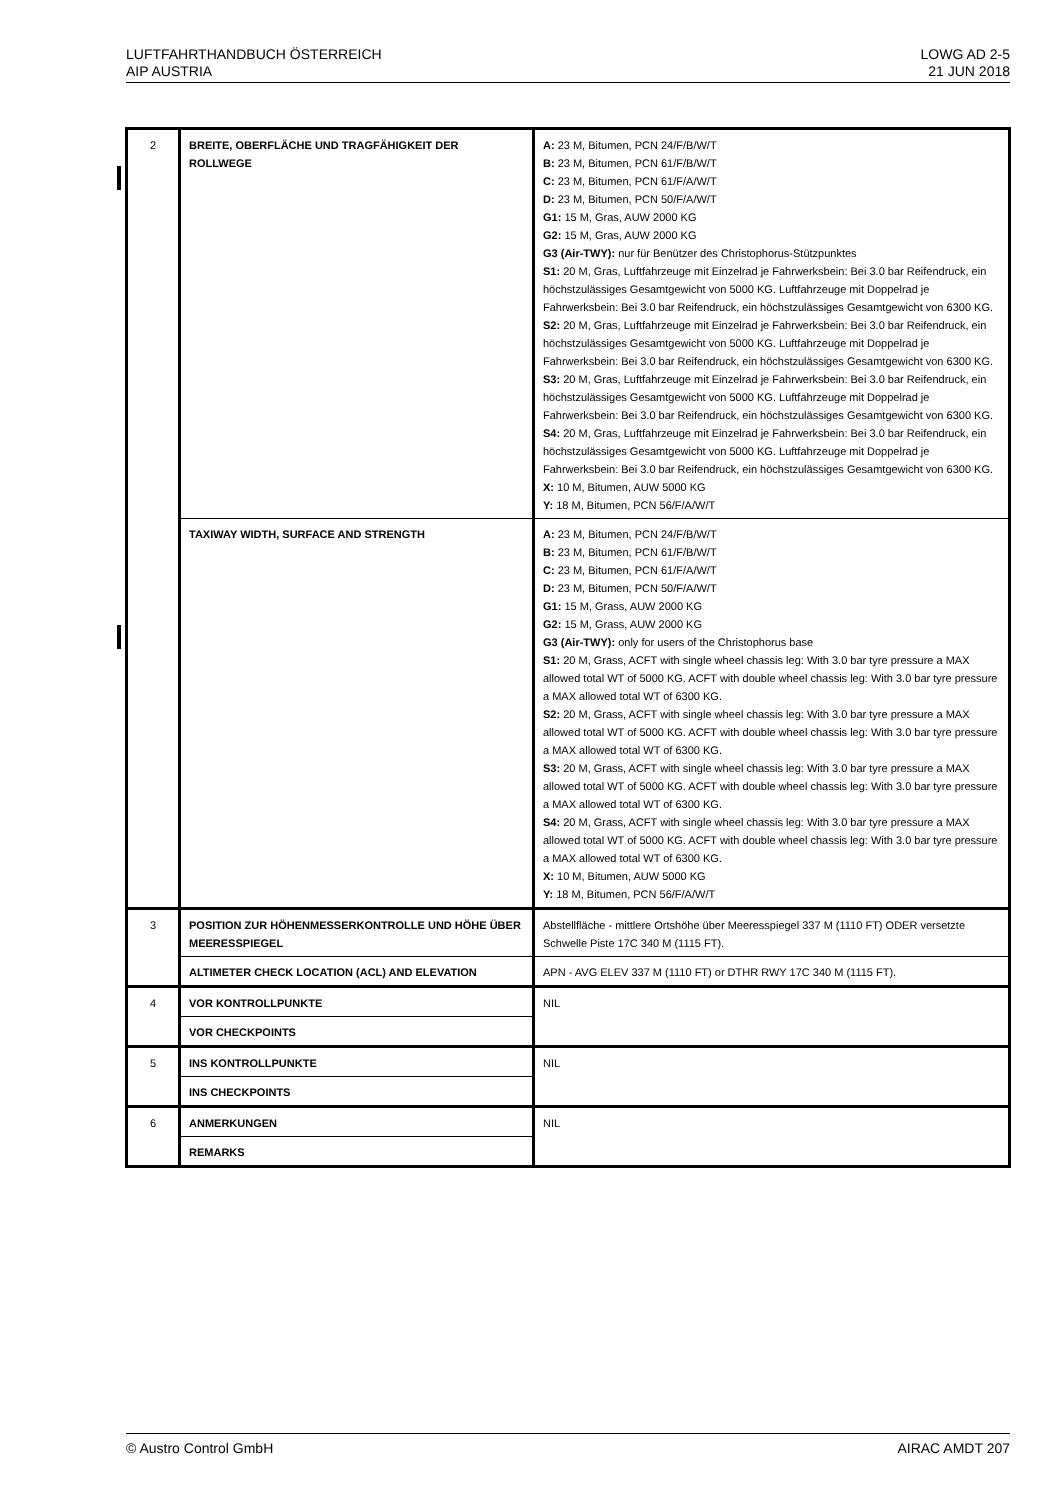LUFTFAHRTHANDBUCH ÖSTERREICH
AIP AUSTRIA
LOWG AD 2-5
21 JUN 2018
| 2 | BREITE, OBERFLÄCHE UND TRAGFÄHIGKEIT DER ROLLWEGE | A: 23 M, Bitumen, PCN 24/F/B/W/T B: 23 M, Bitumen, PCN 61/F/B/W/T C: 23 M, Bitumen, PCN 61/F/A/W/T D: 23 M, Bitumen, PCN 50/F/A/W/T G1: 15 M, Gras, AUW 2000 KG G2: 15 M, Gras, AUW 2000 KG G3 (Air-TWY): nur für Benützer des Christophorus-Stützpunktes S1: 20 M, Gras, Luftfahrzeuge mit Einzelrad je Fahrwerksbein: Bei 3.0 bar Reifendruck, ein höchstzulässiges Gesamtgewicht von 5000 KG. Luftfahrzeuge mit Doppelrad je Fahrwerksbein: Bei 3.0 bar Reifendruck, ein höchstzulässiges Gesamtgewicht von 6300 KG. S2: 20 M, Gras, Luftfahrzeuge mit Einzelrad je Fahrwerksbein: Bei 3.0 bar Reifendruck, ein höchstzulässiges Gesamtgewicht von 5000 KG. Luftfahrzeuge mit Doppelrad je Fahrwerksbein: Bei 3.0 bar Reifendruck, ein höchstzulässiges Gesamtgewicht von 6300 KG. S3: 20 M, Gras, Luftfahrzeuge mit Einzelrad je Fahrwerksbein: Bei 3.0 bar Reifendruck, ein höchstzulässiges Gesamtgewicht von 5000 KG. Luftfahrzeuge mit Doppelrad je Fahrwerksbein: Bei 3.0 bar Reifendruck, ein höchstzulässiges Gesamtgewicht von 6300 KG. S4: 20 M, Gras, Luftfahrzeuge mit Einzelrad je Fahrwerksbein: Bei 3.0 bar Reifendruck, ein höchstzulässiges Gesamtgewicht von 5000 KG. Luftfahrzeuge mit Doppelrad je Fahrwerksbein: Bei 3.0 bar Reifendruck, ein höchstzulässiges Gesamtgewicht von 6300 KG. X: 10 M, Bitumen, AUW 5000 KG Y: 18 M, Bitumen, PCN 56/F/A/W/T |
| | TAXIWAY WIDTH, SURFACE AND STRENGTH | A: 23 M, Bitumen, PCN 24/F/B/W/T B: 23 M, Bitumen, PCN 61/F/B/W/T C: 23 M, Bitumen, PCN 61/F/A/W/T D: 23 M, Bitumen, PCN 50/F/A/W/T G1: 15 M, Grass, AUW 2000 KG G2: 15 M, Grass, AUW 2000 KG G3 (Air-TWY): only for users of the Christophorus base S1: 20 M, Grass, ACFT with single wheel chassis leg: With 3.0 bar tyre pressure a MAX allowed total WT of 5000 KG. ACFT with double wheel chassis leg: With 3.0 bar tyre pressure a MAX allowed total WT of 6300 KG. S2: 20 M, Grass, ACFT with single wheel chassis leg: With 3.0 bar tyre pressure a MAX allowed total WT of 5000 KG. ACFT with double wheel chassis leg: With 3.0 bar tyre pressure a MAX allowed total WT of 6300 KG. S3: 20 M, Grass, ACFT with single wheel chassis leg: With 3.0 bar tyre pressure a MAX allowed total WT of 5000 KG. ACFT with double wheel chassis leg: With 3.0 bar tyre pressure a MAX allowed total WT of 6300 KG. S4: 20 M, Grass, ACFT with single wheel chassis leg: With 3.0 bar tyre pressure a MAX allowed total WT of 5000 KG. ACFT with double wheel chassis leg: With 3.0 bar tyre pressure a MAX allowed total WT of 6300 KG. X: 10 M, Bitumen, AUW 5000 KG Y: 18 M, Bitumen, PCN 56/F/A/W/T |
| 3 | POSITION ZUR HÖHENMESSERKONTROLLE UND HÖHE ÜBER MEERESSPIEGEL | Abstellfläche - mittlere Ortshöhe über Meeresspiegel 337 M (1110 FT) ODER versetzte Schwelle Piste 17C 340 M (1115 FT). |
| | ALTIMETER CHECK LOCATION (ACL) AND ELEVATION | APN - AVG ELEV 337 M (1110 FT) or DTHR RWY 17C 340 M (1115 FT). |
| 4 | VOR KONTROLLPUNKTE | NIL |
| | VOR CHECKPOINTS | |
| 5 | INS KONTROLLPUNKTE | NIL |
| | INS CHECKPOINTS | |
| 6 | ANMERKUNGEN | NIL |
| | REMARKS | |
© Austro Control GmbH AIRAC AMDT 207